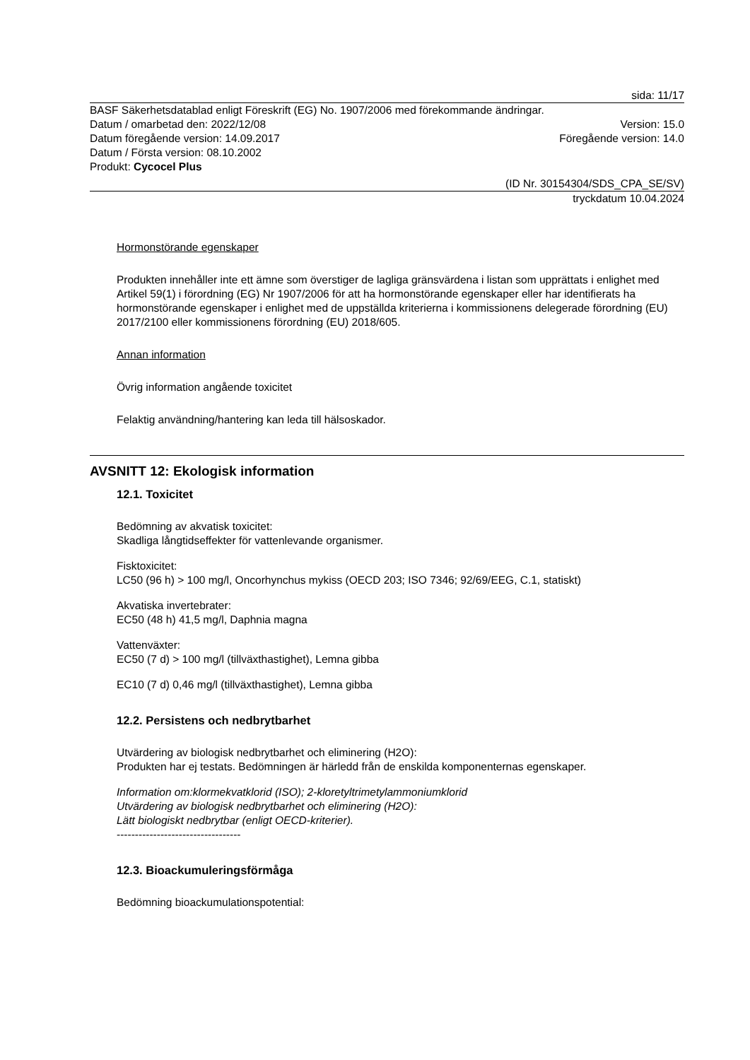sida: 11/17
BASF Säkerhetsdatablad enligt Föreskrift (EG) No. 1907/2006 med förekommande ändringar.
Datum / omarbetad den: 2022/12/08 Version: 15.0
Datum föregående version: 14.09.2017 Föregående version: 14.0
Datum / Första version: 08.10.2002
Produkt: Cycocel Plus
(ID Nr. 30154304/SDS_CPA_SE/SV)
tryckdatum 10.04.2024
Hormonstörande egenskaper
Produkten innehåller inte ett ämne som överstiger de lagliga gränsvärdena i listan som upprättats i enlighet med Artikel 59(1) i förordning (EG) Nr 1907/2006 för att ha hormonstörande egenskaper eller har identifierats ha hormonstörande egenskaper i enlighet med de uppställda kriterierna i kommissionens delegerade förordning (EU) 2017/2100 eller kommissionens förordning (EU) 2018/605.
Annan information
Övrig information angående toxicitet
Felaktig användning/hantering kan leda till hälsoskador.
AVSNITT 12: Ekologisk information
12.1. Toxicitet
Bedömning av akvatisk toxicitet:
Skadliga långtidseffekter för vattenlevande organismer.
Fisktoxicitet:
LC50 (96 h) > 100 mg/l, Oncorhynchus mykiss (OECD 203; ISO 7346; 92/69/EEG, C.1, statiskt)
Akvatiska invertebrater:
EC50 (48 h) 41,5 mg/l, Daphnia magna
Vattenväxter:
EC50 (7 d) > 100 mg/l (tillväxthastighet), Lemna gibba
EC10 (7 d) 0,46 mg/l (tillväxthastighet), Lemna gibba
12.2. Persistens och nedbrytbarhet
Utvärdering av biologisk nedbrytbarhet och eliminering (H2O):
Produkten har ej testats. Bedömningen är härledd från de enskilda komponenternas egenskaper.
Information om:klormekvatklorid (ISO); 2-kloretyltrimetylammoniumklorid
Utvärdering av biologisk nedbrytbarhet och eliminering (H2O):
Lätt biologiskt nedbrytbar (enligt OECD-kriterier).
----------------------------------
12.3. Bioackumuleringsförmåga
Bedömning bioackumulationspotential: